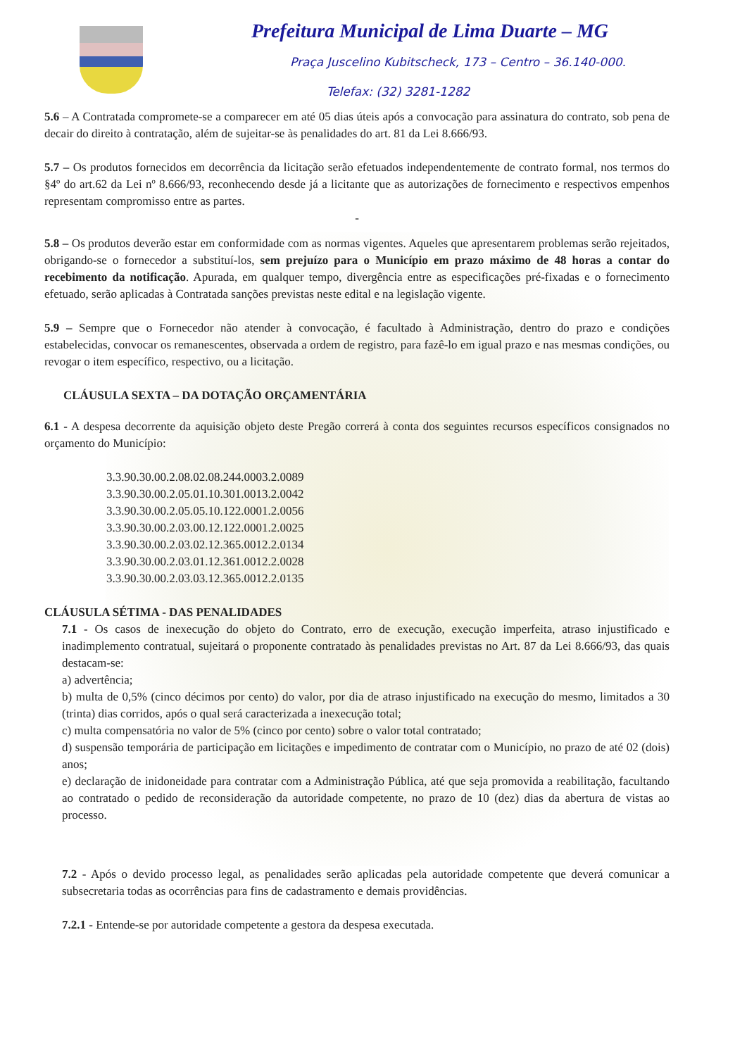Prefeitura Municipal de Lima Duarte – MG
Praça Juscelino Kubitscheck, 173 – Centro – 36.140-000.
Telefax: (32) 3281-1282
5.6 – A Contratada compromete-se a comparecer em até 05 dias úteis após a convocação para assinatura do contrato, sob pena de decair do direito à contratação, além de sujeitar-se às penalidades do art. 81 da Lei 8.666/93.
5.7 – Os produtos fornecidos em decorrência da licitação serão efetuados independentemente de contrato formal, nos termos do §4º do art.62 da Lei nº 8.666/93, reconhecendo desde já a licitante que as autorizações de fornecimento e respectivos empenhos representam compromisso entre as partes.
-
5.8 – Os produtos deverão estar em conformidade com as normas vigentes. Aqueles que apresentarem problemas serão rejeitados, obrigando-se o fornecedor a substituí-los, sem prejuízo para o Município em prazo máximo de 48 horas a contar do recebimento da notificação. Apurada, em qualquer tempo, divergência entre as especificações pré-fixadas e o fornecimento efetuado, serão aplicadas à Contratada sanções previstas neste edital e na legislação vigente.
5.9 – Sempre que o Fornecedor não atender à convocação, é facultado à Administração, dentro do prazo e condições estabelecidas, convocar os remanescentes, observada a ordem de registro, para fazê-lo em igual prazo e nas mesmas condições, ou revogar o item específico, respectivo, ou a licitação.
CLÁUSULA SEXTA – DA DOTAÇÃO ORÇAMENTÁRIA
6.1 - A despesa decorrente da aquisição objeto deste Pregão correrá à conta dos seguintes recursos específicos consignados no orçamento do Município:
3.3.90.30.00.2.08.02.08.244.0003.2.0089
3.3.90.30.00.2.05.01.10.301.0013.2.0042
3.3.90.30.00.2.05.05.10.122.0001.2.0056
3.3.90.30.00.2.03.00.12.122.0001.2.0025
3.3.90.30.00.2.03.02.12.365.0012.2.0134
3.3.90.30.00.2.03.01.12.361.0012.2.0028
3.3.90.30.00.2.03.03.12.365.0012.2.0135
CLÁUSULA SÉTIMA - DAS PENALIDADES
7.1 - Os casos de inexecução do objeto do Contrato, erro de execução, execução imperfeita, atraso injustificado e inadimplemento contratual, sujeitará o proponente contratado às penalidades previstas no Art. 87 da Lei 8.666/93, das quais destacam-se:
a) advertência;
b) multa de 0,5% (cinco décimos por cento) do valor, por dia de atraso injustificado na execução do mesmo, limitados a 30 (trinta) dias corridos, após o qual será caracterizada a inexecução total;
c) multa compensatória no valor de 5% (cinco por cento) sobre o valor total contratado;
d) suspensão temporária de participação em licitações e impedimento de contratar com o Município, no prazo de até 02 (dois) anos;
e) declaração de inidoneidade para contratar com a Administração Pública, até que seja promovida a reabilitação, facultando ao contratado o pedido de reconsideração da autoridade competente, no prazo de 10 (dez) dias da abertura de vistas ao processo.
7.2 - Após o devido processo legal, as penalidades serão aplicadas pela autoridade competente que deverá comunicar a subsecretaria todas as ocorrências para fins de cadastramento e demais providências.
7.2.1 - Entende-se por autoridade competente a gestora da despesa executada.